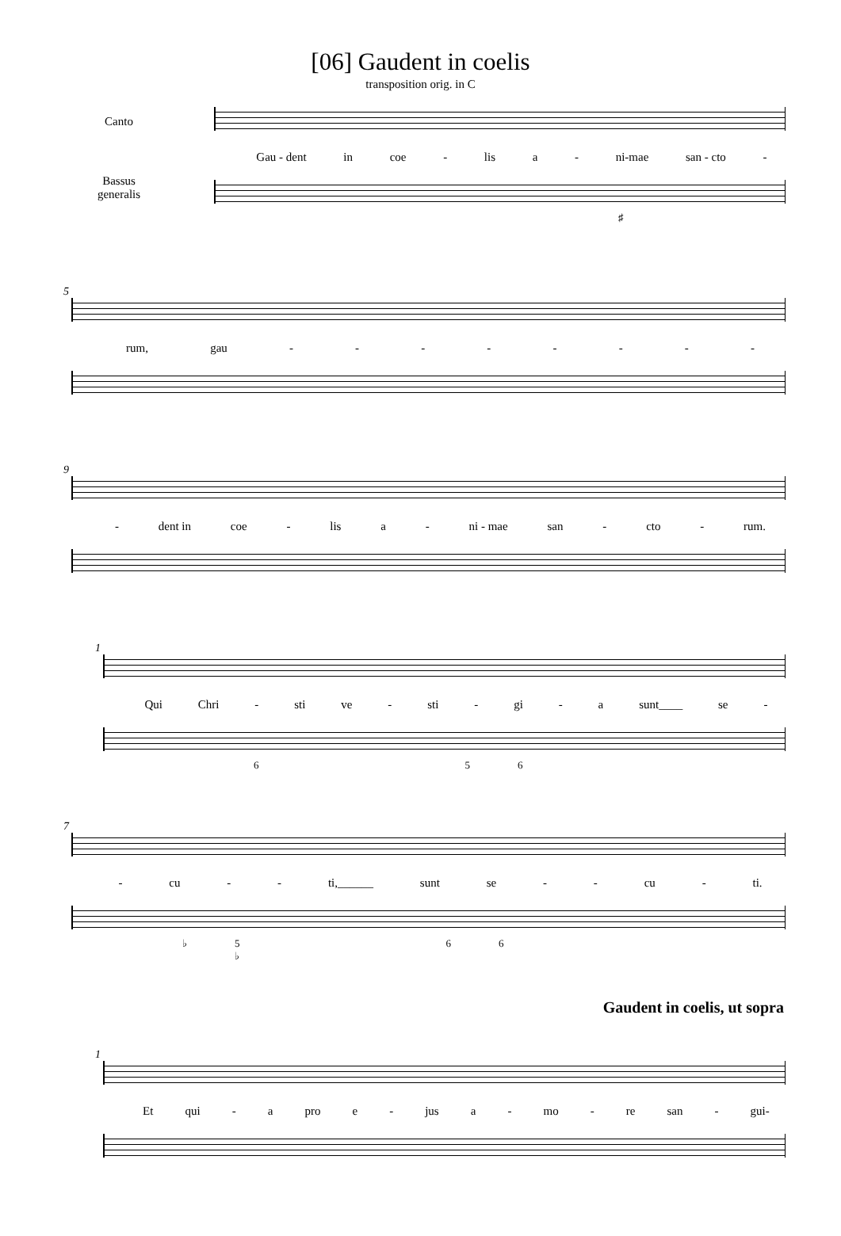[06] Gaudent in coelis
transposition orig. in C
Canto
Bassus generalis
Gau - dent in coe - lis a - ni-mae san - cto -
♯
5
rum, gau - - - - - - - -
9
- dent in coe - lis a - ni - mae san - cto - rum.
1
Qui Chri - sti ve - sti - gi - a sunt____ se -
6 5 6
7
- cu - - ti,______ sunt se - - cu - ti.
♭ 5
♭ 6 6
Gaudent in coelis, ut sopra
1
Et qui - a pro e - jus a - mo - re san - gui-